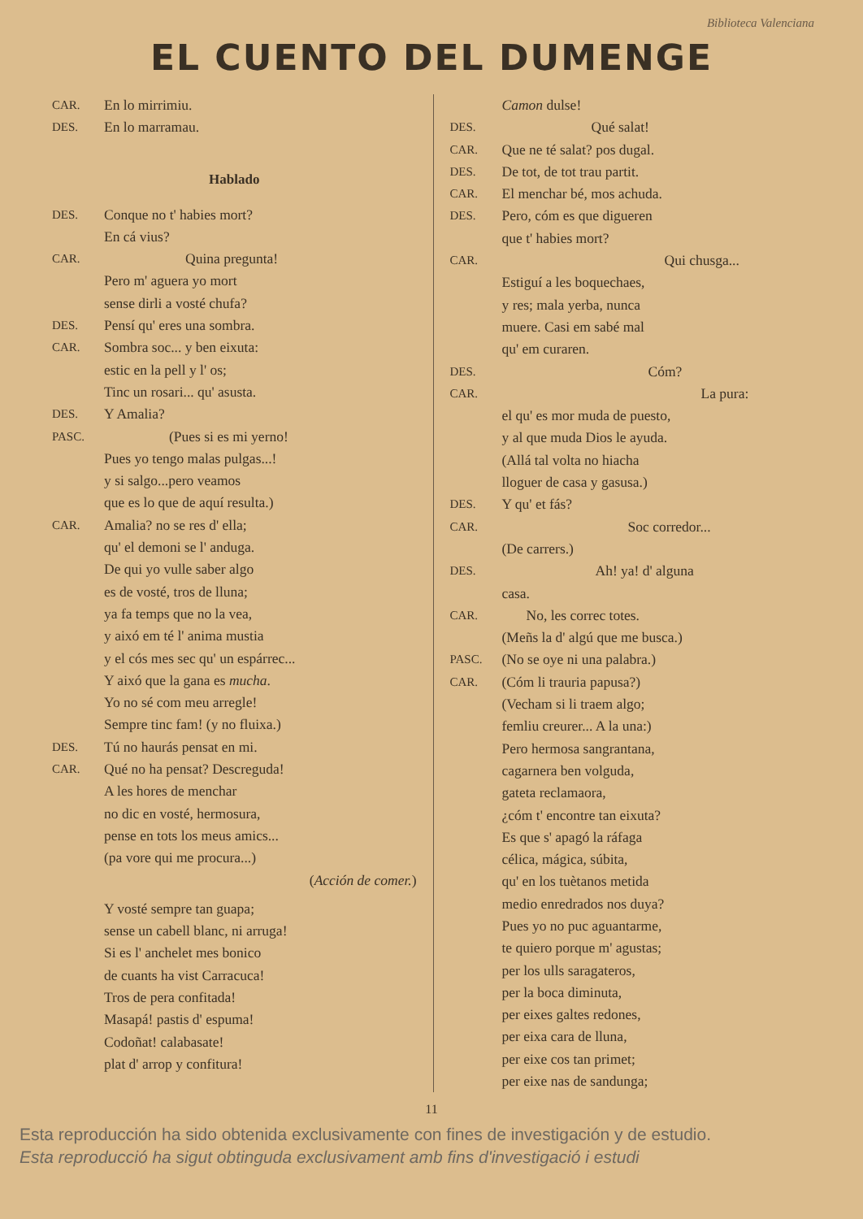Biblioteca Valenciana
EL CUENTO DEL DUMENGE
CAR. En lo mirrimiu.
DES. En lo marramau.
Hablado
DES. Conque no t' habies mort?
En cá vius?
CAR. Quina pregunta!
Pero m' aguera yo mort
sense dirli a vosté chufa?
DES. Pensí qu' eres una sombra.
CAR. Sombra soc... y ben eixuta:
estic en la pell y l' os;
Tinc un rosari... qu' asusta.
DES. Y Amalia?
PASC. (Pues si es mi yerno!
Pues yo tengo malas pulgas...!
y si salgo...pero veamos
que es lo que de aquí resulta.)
CAR. Amalia? no se res d' ella;
qu' el demoni se l' anduga.
De qui yo vulle saber algo
es de vosté, tros de lluna;
ya fa temps que no la vea,
y aixó em té l' anima mustia
y el cós mes sec qu' un espárrec...
Y aixó que la gana es mucha.
Yo no sé com meu arregle!
Sempre tinc fam! (y no fluixa.)
DES. Tú no haurás pensat en mi.
CAR. Qué no ha pensat? Descreguda!
A les hores de menchar
no dic en vosté, hermosura,
pense en tots los meus amics...
(pa vore qui me procura...)
(Acción de comer.)
Y vosté sempre tan guapa;
sense un cabell blanc, ni arruga!
Si es l' anchelet mes bonico
de cuants ha vist Carracuca!
Tros de pera confitada!
Masapá! pastis d' espuma!
Codoñat! calabasate!
plat d' arrop y confitura!
Camon dulse!
DES. Qué salat!
CAR. Que ne té salat? pos dugal.
DES. De tot, de tot trau partit.
CAR. El menchar bé, mos achuda.
DES. Pero, cóm es que digueren
que t' habies mort?
CAR. Qui chusga...
Estiguí a les boquechaes,
y res; mala yerba, nunca
muere. Casi em sabé mal
qu' em curaren.
DES. Cóm?
CAR. La pura:
el qu' es mor muda de puesto,
y al que muda Dios le ayuda.
(Allá tal volta no hiacha
lloguer de casa y gasusa.)
DES. Y qu' et fás?
CAR. Soc corredor...
(De carrers.)
DES. Ah! ya! d' alguna
casa.
CAR. No, les correc totes.
(Meñs la d' algú que me busca.)
PASC. (No se oye ni una palabra.)
CAR. (Cóm li trauria papusa?)
(Vecham si li traem algo;
femliu creurer... A la una:)
Pero hermosa sangrantana,
cagarnera ben volguda,
gateta reclamaora,
¿cóm t' encontre tan eixuta?
Es que s' apagó la ráfaga
célica, mágica, súbita,
qu' en los tuètanos metida
medio enredrados nos duya?
Pues yo no puc aguantarme,
te quiero porque m' agustas;
per los ulls saragateros,
per la boca diminuta,
per eixes galtes redones,
per eixa cara de lluna,
per eixe cos tan primet;
per eixe nas de sandunga;
11
Esta reproducción ha sido obtenida exclusivamente con fines de investigación y de estudio.
Esta reproducció ha sigut obtinguda exclusivament amb fins d'investigació i estudi